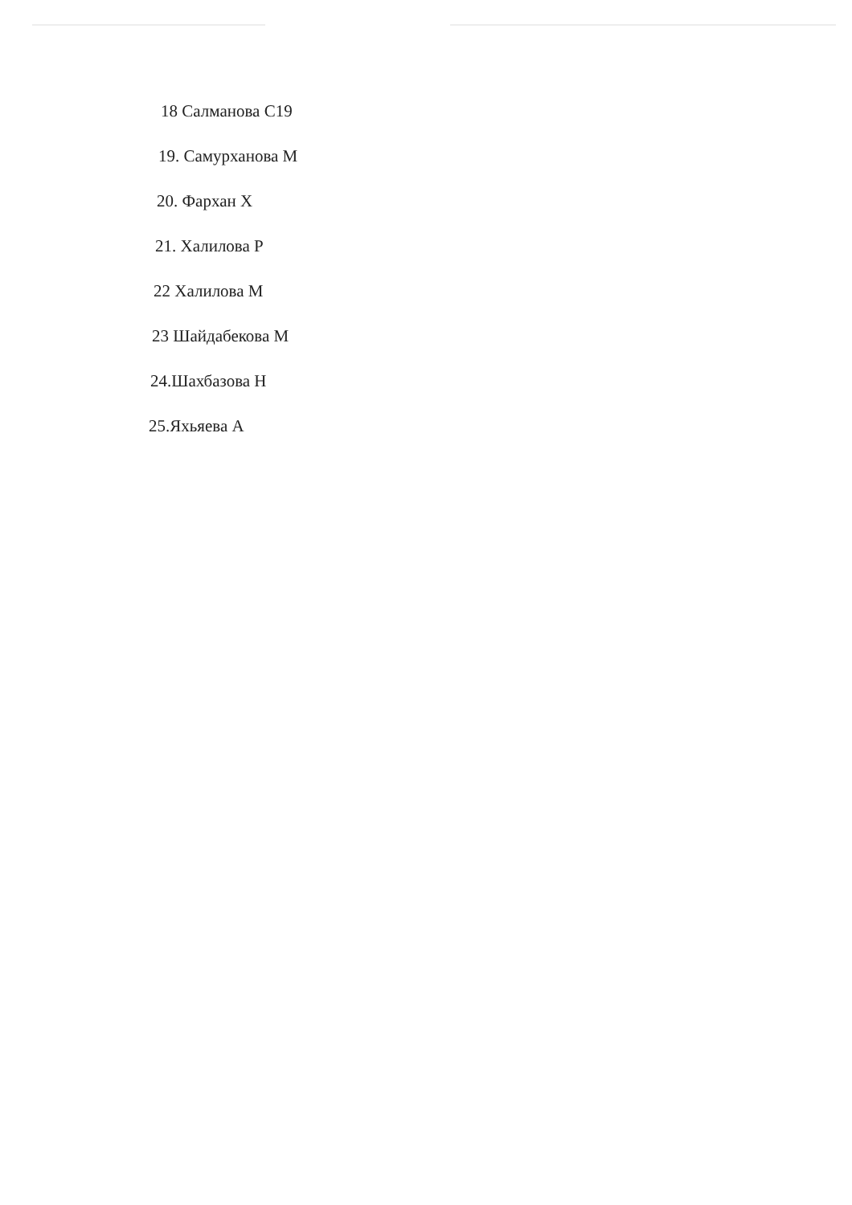18 Салманова С19
19. Самурханова М
20. Фархан Х
21. Халилова Р
22 Халилова М
23 Шайдабекова М
24.Шахбазова Н
25.Яхьяева А